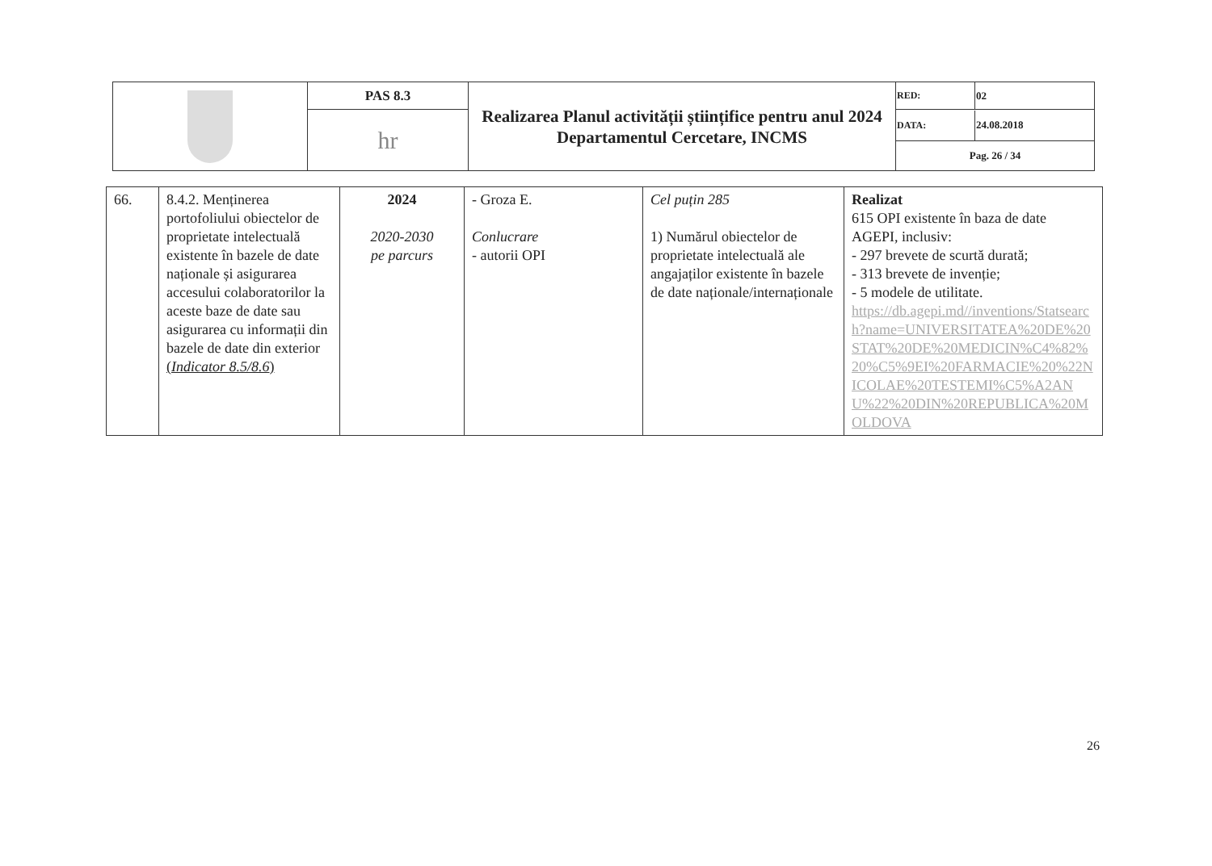| | PAS 8.3 | Realizarea Planul activității științifice pentru anul 2024 Departamentul Cercetare, INCMS | RED: | 02 |
| | hr | | / DATA: / 24.08.2018 / / Pag. 26 / 34 / / | |
| 66. | 8.4.2. Menținerea portofoliului obiectelor de proprietate intelectuală existente în bazele de date naționale și asigurarea accesului colaboratorilor la aceste baze de date sau asigurarea cu informații din bazele de date din exterior ( Indicator 8.5/8.6 ) | 2024 2020-2030 pe parcurs | - Groza E. Conlucrare - autorii OPI | Cel puțin 285 1) Numărul obiectelor de proprietate intelectuală ale angajaților existente în bazele de date naționale/internaționale | Realizat 615 OPI existente în baza de date AGEPI, inclusiv: - 297 brevete de scurtă durată; - 313 brevete de invenție; - 5 modele de utilitate. https://db.agepi.md//inventions/Statsearch?name=UNIVERSITATEA%20DE%20STAT%20DE%20MEDICIN%C4%82%20%C5%9EI%20FARMACIE%20%22NICOLAE%20TESTEMI%C5%A2ANU%22%20DIN%20REPUBLICA%20MOLDOVA |
26